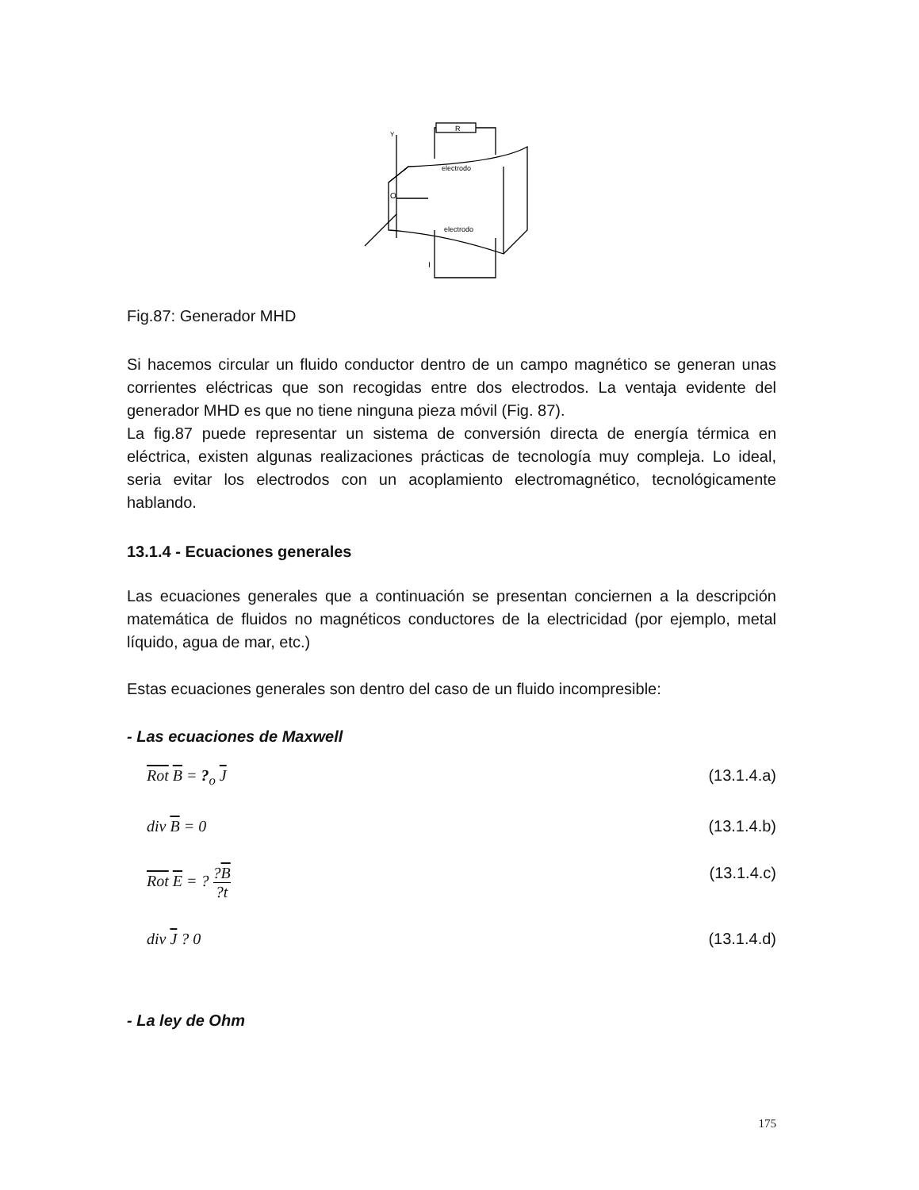R
electrodo
electrodo
Y
O
I
Fig.87: Generador MHD
Si hacemos circular un fluido conductor dentro de un campo magnético se generan unas corrientes eléctricas que son recogidas entre dos electrodos. La ventaja evidente del generador MHD es que no tiene ninguna pieza móvil (Fig. 87).
La fig.87 puede representar un sistema de conversión directa de energía térmica en eléctrica, existen algunas realizaciones prácticas de tecnología muy compleja. Lo ideal, seria evitar los electrodos con un acoplamiento electromagnético, tecnológicamente hablando.
13.1.4 - Ecuaciones generales
Las ecuaciones generales que a continuación se presentan conciernen a la descripción matemática de fluidos no magnéticos conductores de la electricidad (por ejemplo, metal líquido, agua de mar, etc.)
Estas ecuaciones generales son dentro del caso de un fluido incompresible:
- Las ecuaciones de Maxwell
Rot B = ?<sub>o</sub> J (13.1.4.a)
div B = 0 (13.1.4.b)
Rot E = ? ?B?t (13.1.4.c)
div J ? 0 (13.1.4.d)
- La ley de Ohm
175